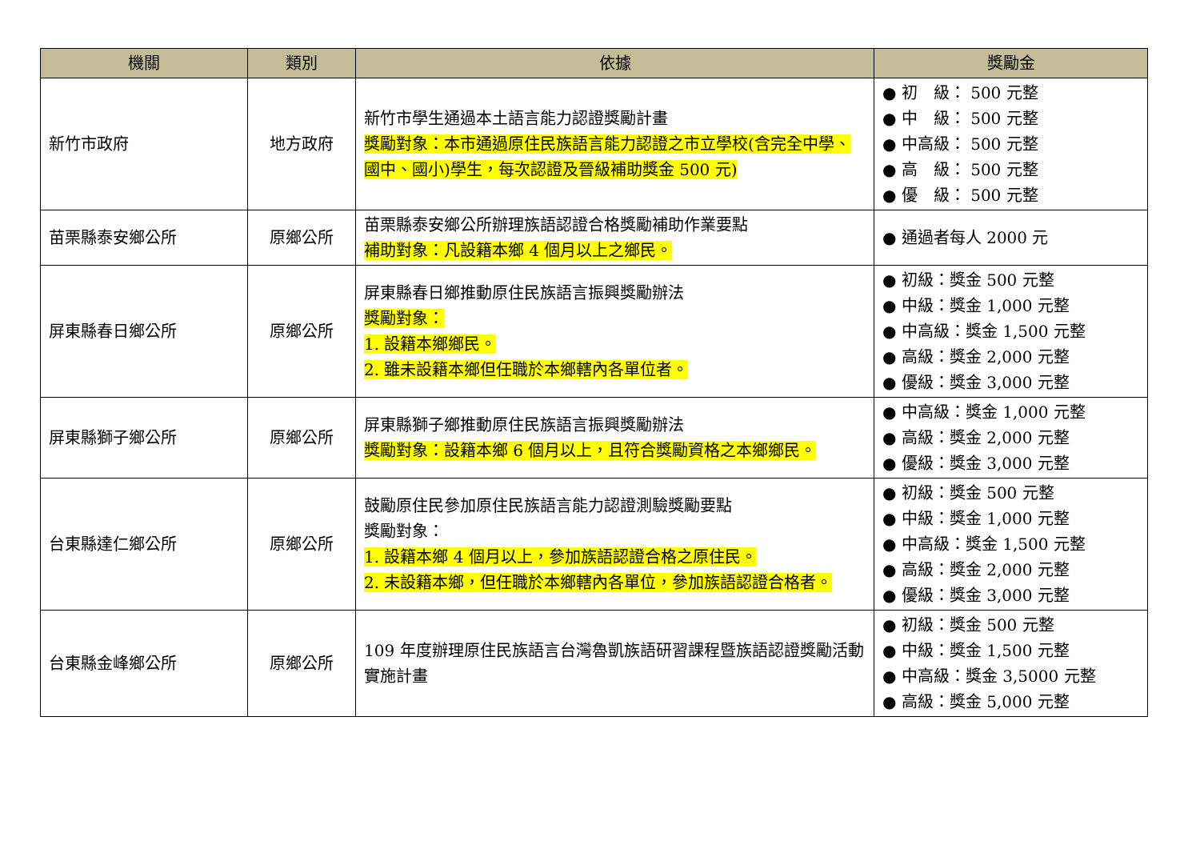| 機關 | 類別 | 依據 | 獎勵金 |
| --- | --- | --- | --- |
| 新竹市政府 | 地方政府 | 新竹市學生通過本土語言能力認證獎勵計畫 獎勵對象：本市通過原住民族語言能力認證之市立學校(含完全中學、國中、國小)學生，每次認證及晉級補助獎金 500 元) | ● 初 級： 500 元整 ● 中 級： 500 元整 ● 中高級： 500 元整 ● 高 級： 500 元整 ● 優 級： 500 元整 |
| 苗栗縣泰安鄉公所 | 原鄉公所 | 苗栗縣泰安鄉公所辦理族語認證合格獎勵補助作業要點 補助對象：凡設籍本鄉 4 個月以上之鄉民。 | ● 通過者每人 2000 元 |
| 屏東縣春日鄉公所 | 原鄉公所 | 屏東縣春日鄉推動原住民族語言振興獎勵辦法 獎勵對象： 1. 設籍本鄉鄉民。 2. 雖未設籍本鄉但任職於本鄉轄內各單位者。 | ● 初級：獎金 500 元整 ● 中級：獎金 1,000 元整 ● 中高級：獎金 1,500 元整 ● 高級：獎金 2,000 元整 ● 優級：獎金 3,000 元整 |
| 屏東縣獅子鄉公所 | 原鄉公所 | 屏東縣獅子鄉推動原住民族語言振興獎勵辦法 獎勵對象：設籍本鄉 6 個月以上，且符合獎勵資格之本鄉鄉民。 | ● 中高級：獎金 1,000 元整 ● 高級：獎金 2,000 元整 ● 優級：獎金 3,000 元整 |
| 台東縣達仁鄉公所 | 原鄉公所 | 鼓勵原住民參加原住民族語言能力認證測驗獎勵要點 獎勵對象： 1. 設籍本鄉 4 個月以上，參加族語認證合格之原住民。 2. 未設籍本鄉，但任職於本鄉轄內各單位，參加族語認證合格者。 | ● 初級：獎金 500 元整 ● 中級：獎金 1,000 元整 ● 中高級：獎金 1,500 元整 ● 高級：獎金 2,000 元整 ● 優級：獎金 3,000 元整 |
| 台東縣金峰鄉公所 | 原鄉公所 | 109 年度辦理原住民族語言台灣魯凱族語研習課程暨族語認證獎勵活動實施計畫 | ● 初級：獎金 500 元整 ● 中級：獎金 1,500 元整 ● 中高級：獎金 3,5000 元整 ● 高級：獎金 5,000 元整 |